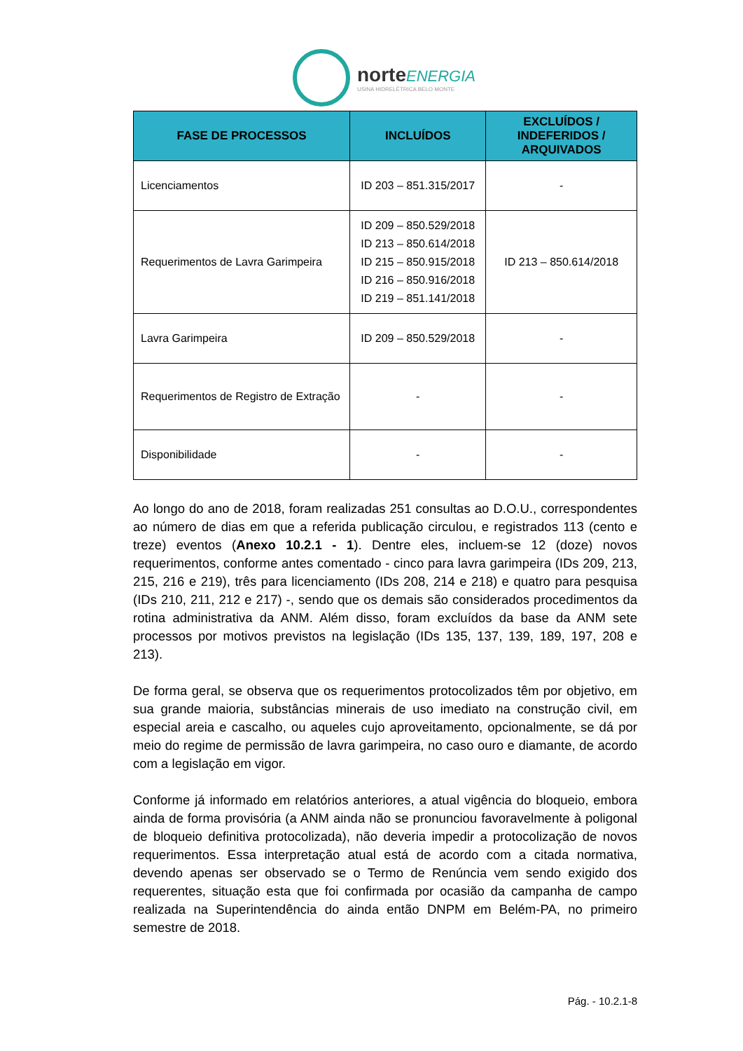norteENERGIA
USINA HIDRELÉTRICA BELO MONTE
| FASE DE PROCESSOS | INCLUÍDOS | EXCLUÍDOS / INDEFERIDOS / ARQUIVADOS |
| --- | --- | --- |
| Licenciamentos | ID 203 – 851.315/2017 | - |
| Requerimentos de Lavra Garimpeira | ID 209 – 850.529/2018 ID 213 – 850.614/2018 ID 215 – 850.915/2018 ID 216 – 850.916/2018 ID 219 – 851.141/2018 | ID 213 – 850.614/2018 |
| Lavra Garimpeira | ID 209 – 850.529/2018 | - |
| Requerimentos de Registro de Extração | - | - |
| Disponibilidade | - | - |
Ao longo do ano de 2018, foram realizadas 251 consultas ao D.O.U., correspondentes ao número de dias em que a referida publicação circulou, e registrados 113 (cento e treze) eventos (Anexo 10.2.1 - 1). Dentre eles, incluem-se 12 (doze) novos requerimentos, conforme antes comentado - cinco para lavra garimpeira (IDs 209, 213, 215, 216 e 219), três para licenciamento (IDs 208, 214 e 218) e quatro para pesquisa (IDs 210, 211, 212 e 217) -, sendo que os demais são considerados procedimentos da rotina administrativa da ANM. Além disso, foram excluídos da base da ANM sete processos por motivos previstos na legislação (IDs 135, 137, 139, 189, 197, 208 e 213).
De forma geral, se observa que os requerimentos protocolizados têm por objetivo, em sua grande maioria, substâncias minerais de uso imediato na construção civil, em especial areia e cascalho, ou aqueles cujo aproveitamento, opcionalmente, se dá por meio do regime de permissão de lavra garimpeira, no caso ouro e diamante, de acordo com a legislação em vigor.
Conforme já informado em relatórios anteriores, a atual vigência do bloqueio, embora ainda de forma provisória (a ANM ainda não se pronunciou favoravelmente à poligonal de bloqueio definitiva protocolizada), não deveria impedir a protocolização de novos requerimentos. Essa interpretação atual está de acordo com a citada normativa, devendo apenas ser observado se o Termo de Renúncia vem sendo exigido dos requerentes, situação esta que foi confirmada por ocasião da campanha de campo realizada na Superintendência do ainda então DNPM em Belém-PA, no primeiro semestre de 2018.
Pág. - 10.2.1-8